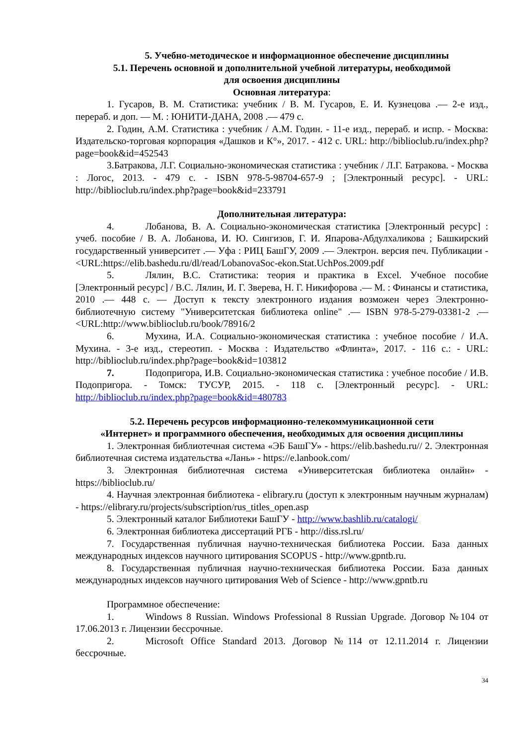5. Учебно-методическое и информационное обеспечение дисциплины
5.1. Перечень основной и дополнительной учебной литературы, необходимой
для освоения дисциплины
Основная литература:
1. Гусаров, В. М. Статистика: учебник / В. М. Гусаров, Е. И. Кузнецова .— 2-е изд., перераб. и доп. — М. : ЮНИТИ-ДАНА, 2008 .— 479 с.
2. Годин, А.М. Статистика : учебник / А.М. Годин. - 11-е изд., перераб. и испр. - Москва: Издательско-торговая корпорация «Дашков и К°», 2017. - 412 с. URL: http://biblioclub.ru/index.php?page=book&id=452543
3.Батракова, Л.Г. Социально-экономическая статистика : учебник / Л.Г. Батракова. - Москва : Логос, 2013. - 479 с. - ISBN 978-5-98704-657-9 ; [Электронный ресурс]. - URL: http://biblioclub.ru/index.php?page=book&id=233791
Дополнительная литература:
4. Лобанова, В. А. Социально-экономическая статистика [Электронный ресурс] : учеб. пособие / В. А. Лобанова, И. Ю. Сингизов, Г. И. Япарова-Абдулхаликова ; Башкирский государственный университет .— Уфа : РИЦ БашГУ, 2009 .— Электрон. версия печ. Публикации - <URL:https://elib.bashedu.ru/dl/read/LobanovaSoc-ekon.Stat.UchPos.2009.pdf
5. Лялин, В.С. Статистика: теория и практика в Excel. Учебное пособие [Электронный ресурс] / В.С. Лялин, И. Г. Зверева, Н. Г. Никифорова .— М. : Финансы и статистика, 2010 .— 448 с. — Доступ к тексту электронного издания возможен через Электронно-библиотечную систему "Университетская библиотека online" .— ISBN 978-5-279-03381-2 .— <URL:http://www.biblioclub.ru/book/78916/2
6. Мухина, И.А. Социально-экономическая статистика : учебное пособие / И.А. Мухина. - 3-е изд., стереотип. - Москва : Издательство «Флинта», 2017. - 116 с.: - URL: http://biblioclub.ru/index.php?page=book&id=103812
7. Подопригора, И.В. Социально-экономическая статистика : учебное пособие / И.В. Подопригора. - Томск: ТУСУР, 2015. - 118 с. [Электронный ресурс]. - URL: http://biblioclub.ru/index.php?page=book&id=480783
5.2. Перечень ресурсов информационно-телекоммуникационной сети
«Интернет» и программного обеспечения, необходимых для освоения дисциплины
1. Электронная библиотечная система «ЭБ БашГУ» - https://elib.bashedu.ru// 2. Электронная библиотечная система издательства «Лань» - https://e.lanbook.com/
3. Электронная библиотечная система «Университетская библиотека онлайн» - https://biblioclub.ru/
4. Научная электронная библиотека - elibrary.ru (доступ к электронным научным журналам) - https://elibrary.ru/projects/subscription/rus_titles_open.asp
5. Электронный каталог Библиотеки БашГУ - http://www.bashlib.ru/catalogi/
6. Электронная библиотека диссертаций РГБ - http://diss.rsl.ru/
7. Государственная публичная научно-техническая библиотека России. База данных международных индексов научного цитирования SCOPUS - http://www.gpntb.ru.
8. Государственная публичная научно-техническая библиотека России. База данных международных индексов научного цитирования Web of Science - http://www.gpntb.ru
Программное обеспечение:
1. Windows 8 Russian. Windows Professional 8 Russian Upgrade. Договор №104 от 17.06.2013 г. Лицензии бессрочные.
2. Microsoft Office Standard 2013. Договор №114 от 12.11.2014 г. Лицензии бессрочные.
34